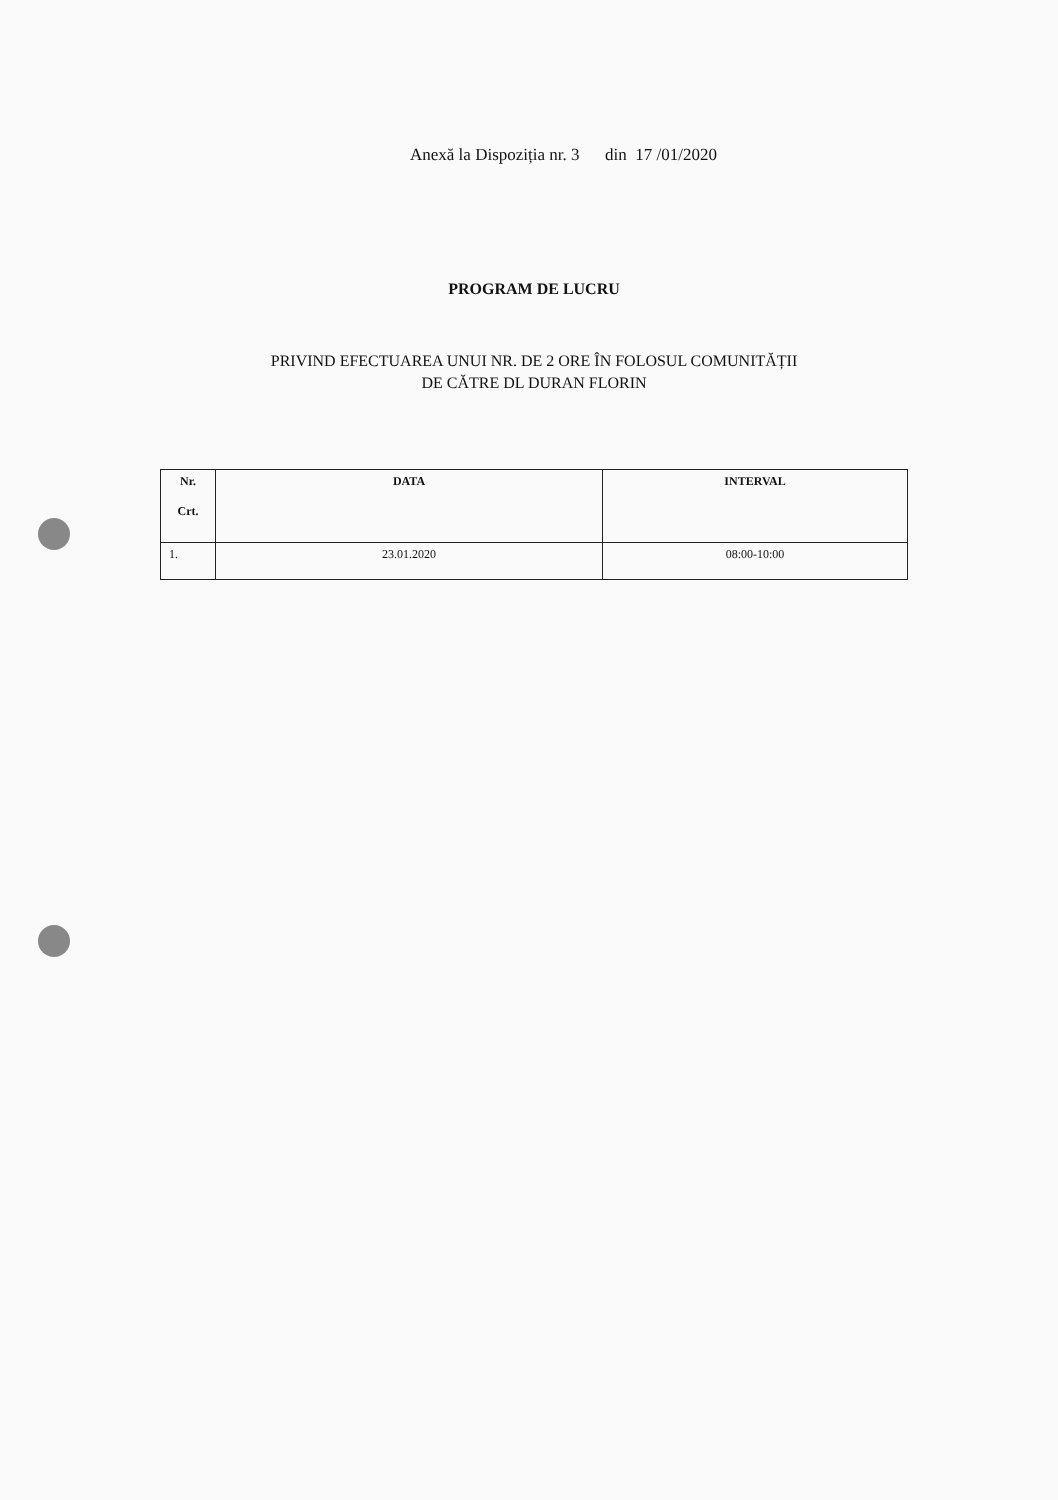Anexă la Dispoziția nr. 3 din 17 /01/2020
PROGRAM DE LUCRU
PRIVIND EFECTUAREA UNUI NR. DE 2 ORE ÎN FOLOSUL COMUNITĂȚII
DE CĂTRE DL DURAN FLORIN
| Nr. Crt. | DATA | INTERVAL |
| --- | --- | --- |
| 1. | 23.01.2020 | 08:00-10:00 |